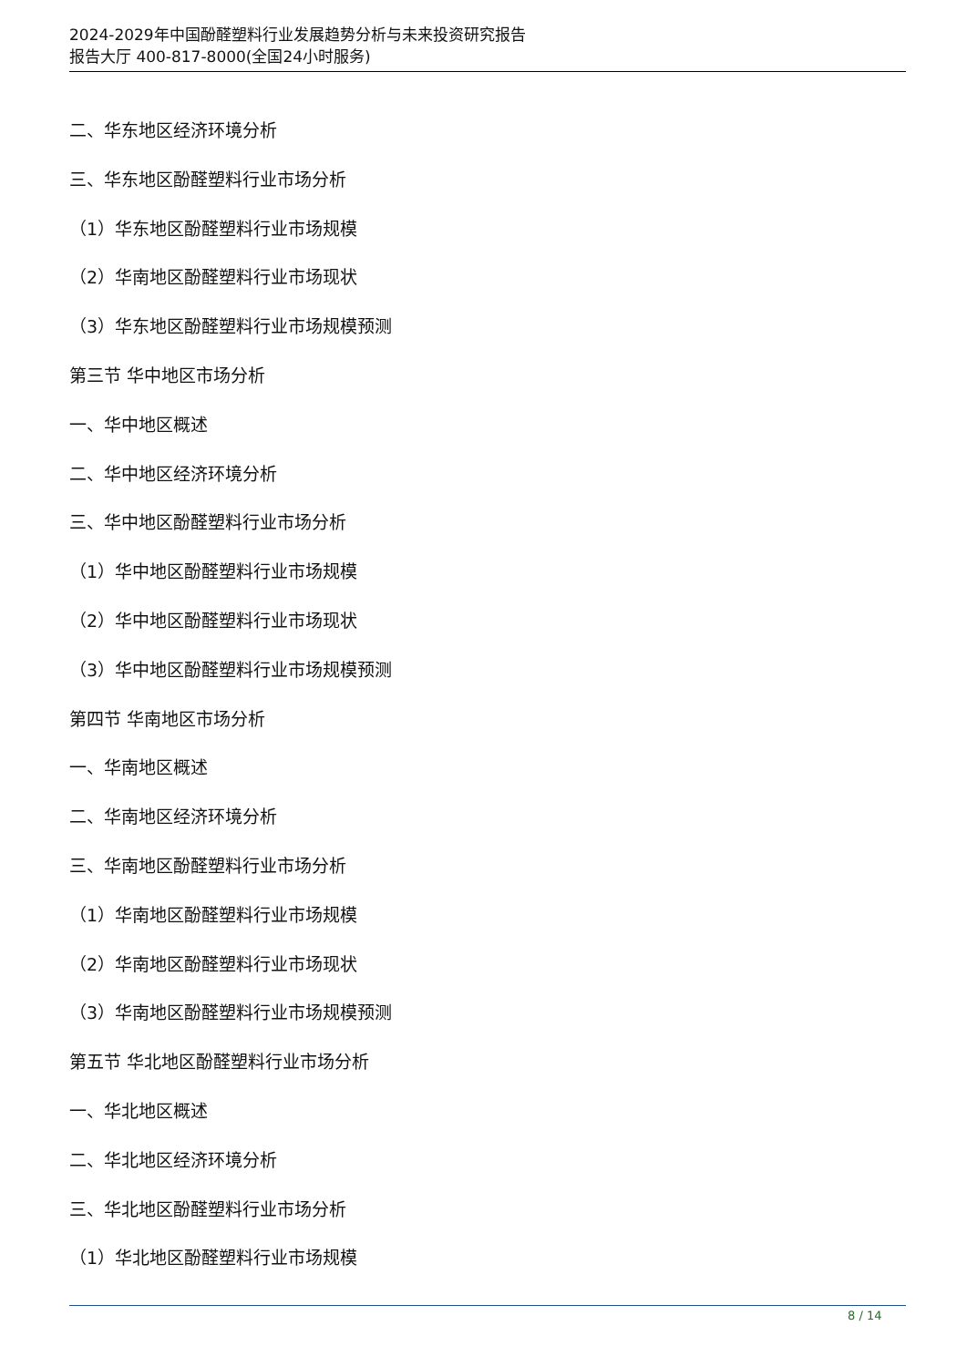2024-2029年中国酚醛塑料行业发展趋势分析与未来投资研究报告
报告大厅 400-817-8000(全国24小时服务)
二、华东地区经济环境分析
三、华东地区酚醛塑料行业市场分析
（1）华东地区酚醛塑料行业市场规模
（2）华南地区酚醛塑料行业市场现状
（3）华东地区酚醛塑料行业市场规模预测
第三节 华中地区市场分析
一、华中地区概述
二、华中地区经济环境分析
三、华中地区酚醛塑料行业市场分析
（1）华中地区酚醛塑料行业市场规模
（2）华中地区酚醛塑料行业市场现状
（3）华中地区酚醛塑料行业市场规模预测
第四节 华南地区市场分析
一、华南地区概述
二、华南地区经济环境分析
三、华南地区酚醛塑料行业市场分析
（1）华南地区酚醛塑料行业市场规模
（2）华南地区酚醛塑料行业市场现状
（3）华南地区酚醛塑料行业市场规模预测
第五节 华北地区酚醛塑料行业市场分析
一、华北地区概述
二、华北地区经济环境分析
三、华北地区酚醛塑料行业市场分析
（1）华北地区酚醛塑料行业市场规模
8 / 14